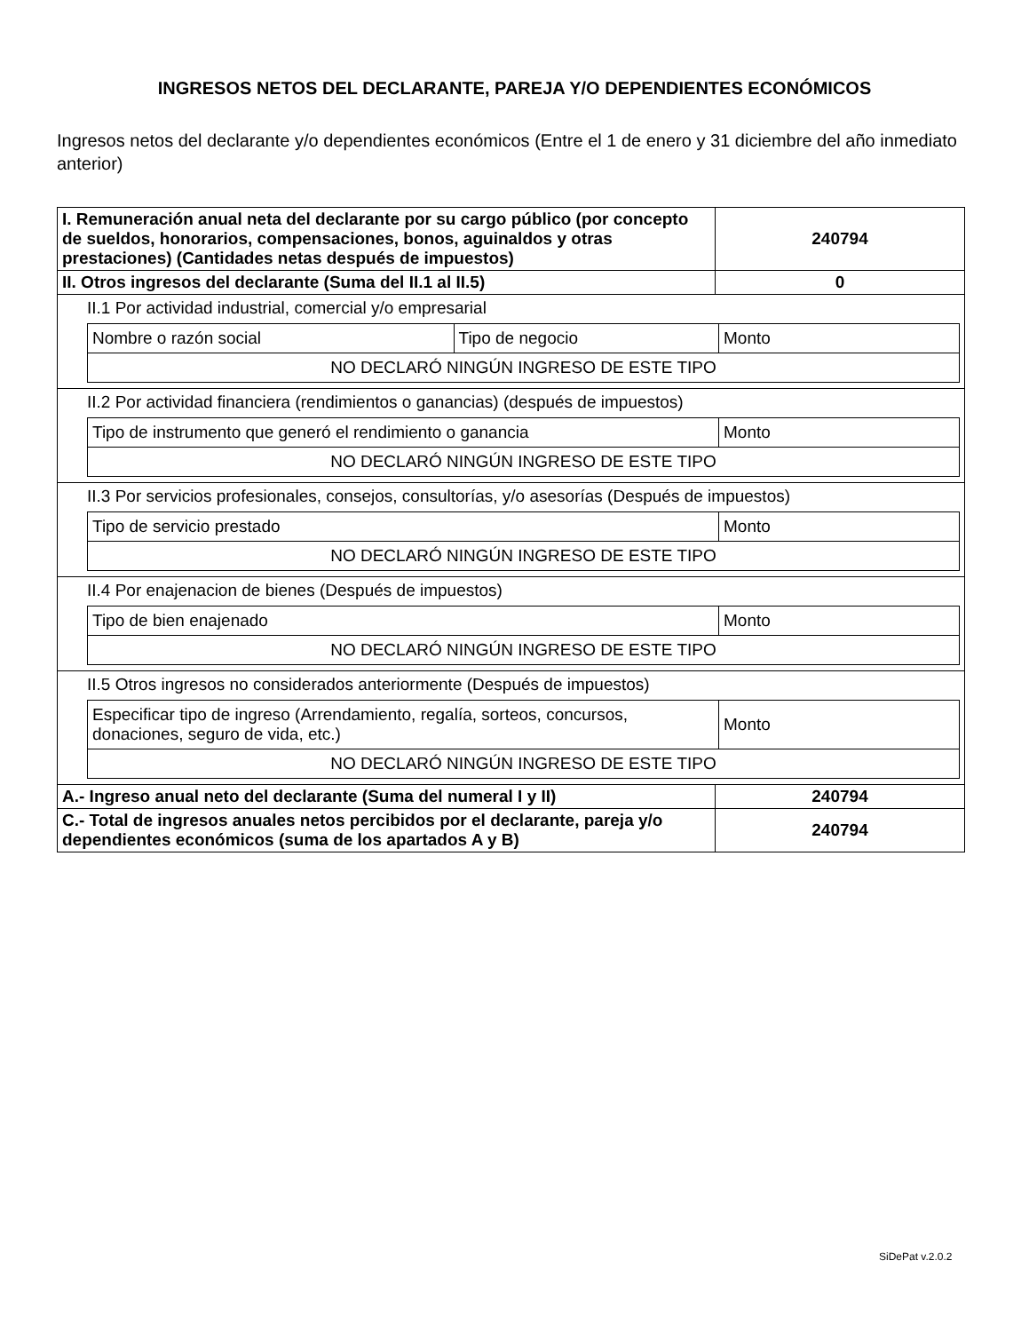INGRESOS NETOS DEL DECLARANTE, PAREJA Y/O DEPENDIENTES ECONÓMICOS
Ingresos netos del declarante y/o dependientes económicos (Entre el 1 de enero y 31 diciembre del año inmediato anterior)
| I. Remuneración anual neta del declarante por su cargo público (por concepto de sueldos, honorarios, compensaciones, bonos, aguinaldos y otras prestaciones) (Cantidades netas después de impuestos) | 240794 |
| II. Otros ingresos del declarante (Suma del II.1 al II.5) | 0 |
| II.1 Por actividad industrial, comercial y/o empresarial / Nombre o razón social / Tipo de negocio / Monto / / NO DECLARÓ NINGÚN INGRESO DE ESTE TIPO / / / | |
| II.2 Por actividad financiera (rendimientos o ganancias) (después de impuestos) / Tipo de instrumento que generó el rendimiento o ganancia / Monto / / NO DECLARÓ NINGÚN INGRESO DE ESTE TIPO / / | |
| II.3 Por servicios profesionales, consejos, consultorías, y/o asesorías (Después de impuestos) / Tipo de servicio prestado / Monto / / NO DECLARÓ NINGÚN INGRESO DE ESTE TIPO / / | |
| II.4 Por enajenacion de bienes (Después de impuestos) / Tipo de bien enajenado / Monto / / NO DECLARÓ NINGÚN INGRESO DE ESTE TIPO / / | |
| II.5 Otros ingresos no considerados anteriormente (Después de impuestos) / Especificar tipo de ingreso (Arrendamiento, regalía, sorteos, concursos, donaciones, seguro de vida, etc.) / Monto / / NO DECLARÓ NINGÚN INGRESO DE ESTE TIPO / / | |
| A.- Ingreso anual neto del declarante (Suma del numeral I y II) | 240794 |
| C.- Total de ingresos anuales netos percibidos por el declarante, pareja y/o dependientes económicos (suma de los apartados A y B) | 240794 |
SiDePat v.2.0.2